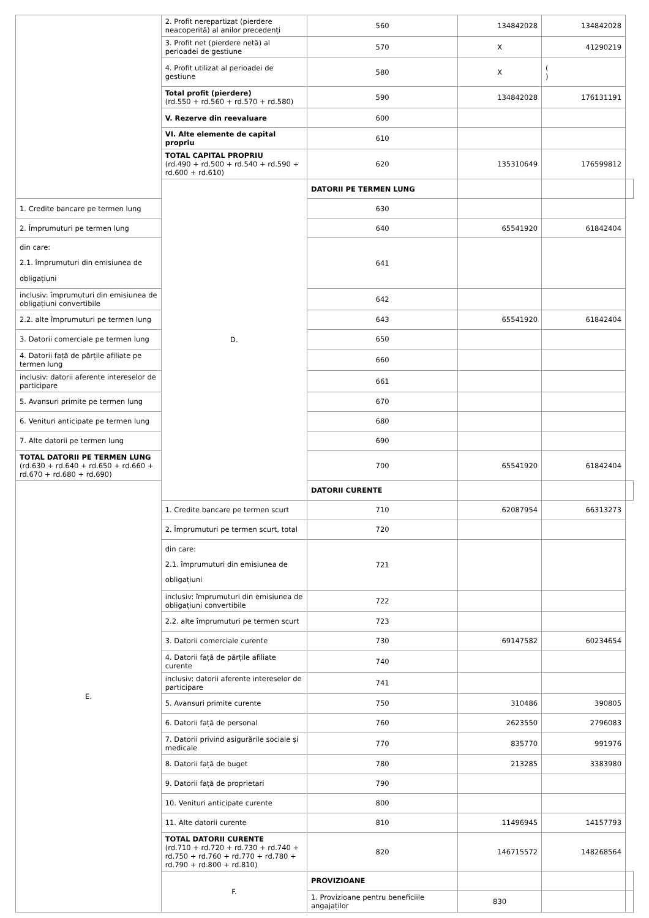| | 2. Profit nerepartizat (pierdere neacoperită) al anilor precedenți | 560 | 134842028 | 134842028 | |
| | 3. Profit net (pierdere netă) al perioadei de gestiune | 570 | X | 41290219 | |
| | 4. Profit utilizat al perioadei de gestiune | 580 | X | ( ) | |
| | Total profit (pierdere) (rd.550 + rd.560 + rd.570 + rd.580) | 590 | 134842028 | 176131191 | |
| | V. Rezerve din reevaluare | 600 | | | |
| | VI. Alte elemente de capital propriu | 610 | | | |
| | TOTAL CAPITAL PROPRIU (rd.490 + rd.500 + rd.540 + rd.590 + rd.600 + rd.610) | 620 | 135310649 | 176599812 | |
| | D. | DATORII PE TERMEN LUNG | | | |
| 1. Credite bancare pe termen lung | | 630 | | | |
| 2. Împrumuturi pe termen lung | | 640 | 65541920 | 61842404 | |
| din care: 2.1. împrumuturi din emisiunea de obligațiuni | | 641 | | | |
| inclusiv: împrumuturi din emisiunea de obligațiuni convertibile | | 642 | | | |
| 2.2. alte împrumuturi pe termen lung | | 643 | 65541920 | 61842404 | |
| 3. Datorii comerciale pe termen lung | | 650 | | | |
| 4. Datorii față de părțile afiliate pe termen lung | | 660 | | | |
| inclusiv: datorii aferente intereselor de participare | | 661 | | | |
| 5. Avansuri primite pe termen lung | | 670 | | | |
| 6. Venituri anticipate pe termen lung | | 680 | | | |
| 7. Alte datorii pe termen lung | | 690 | | | |
| TOTAL DATORII PE TERMEN LUNG (rd.630 + rd.640 + rd.650 + rd.660 + rd.670 + rd.680 + rd.690) | | 700 | 65541920 | 61842404 | |
| E. | | DATORII CURENTE | | | |
| | 1. Credite bancare pe termen scurt | 710 | 62087954 | 66313273 | |
| | 2. Împrumuturi pe termen scurt, total | 720 | | | |
| | din care: 2.1. împrumuturi din emisiunea de obligațiuni | 721 | | | |
| | inclusiv: împrumuturi din emisiunea de obligațiuni convertibile | 722 | | | |
| | 2.2. alte împrumuturi pe termen scurt | 723 | | | |
| | 3. Datorii comerciale curente | 730 | 69147582 | 60234654 | |
| | 4. Datorii față de părțile afiliate curente | 740 | | | |
| | inclusiv: datorii aferente intereselor de participare | 741 | | | |
| | 5. Avansuri primite curente | 750 | 310486 | 390805 | |
| | 6. Datorii față de personal | 760 | 2623550 | 2796083 | |
| | 7. Datorii privind asigurările sociale și medicale | 770 | 835770 | 991976 | |
| | 8. Datorii față de buget | 780 | 213285 | 3383980 | |
| | 9. Datorii față de proprietari | 790 | | | |
| | 10. Venituri anticipate curente | 800 | | | |
| | 11. Alte datorii curente | 810 | 11496945 | 14157793 | |
| | TOTAL DATORII CURENTE (rd.710 + rd.720 + rd.730 + rd.740 + rd.750 + rd.760 + rd.770 + rd.780 + rd.790 + rd.800 + rd.810) | 820 | 146715572 | 148268564 | |
| | F. | PROVIZIOANE | | | |
| | | 1. Provizioane pentru beneficiile angajaților | 830 | | |